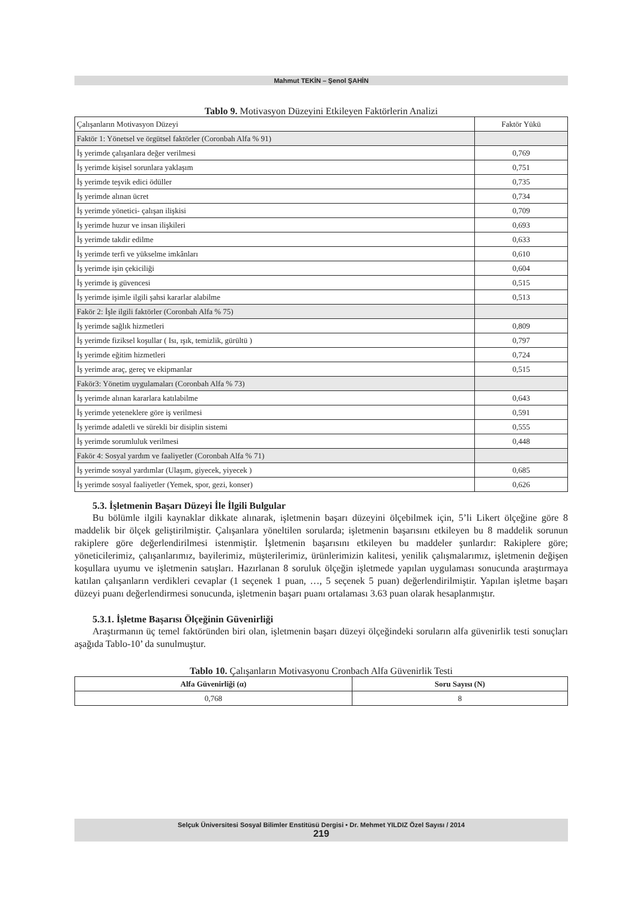Mahmut TEKİN – Şenol ŞAHİN
Tablo 9. Motivasyon Düzeyini Etkileyen Faktörlerin Analizi
| Çalışanların Motivasyon Düzeyi | Faktör Yükü |
| Faktör 1: Yönetsel ve örgütsel faktörler (Coronbah Alfa % 91) | |
| İş yerimde çalışanlara değer verilmesi | 0,769 |
| İş yerimde kişisel sorunlara yaklaşım | 0,751 |
| İş yerimde teşvik edici ödüller | 0,735 |
| İş yerimde alınan ücret | 0,734 |
| İş yerimde yönetici- çalışan ilişkisi | 0,709 |
| İş yerimde huzur ve insan ilişkileri | 0,693 |
| İş yerimde takdir edilme | 0,633 |
| İş yerimde terfi ve yükselme imkânları | 0,610 |
| İş yerimde işin çekiciliği | 0,604 |
| İş yerimde iş güvencesi | 0,515 |
| İş yerimde işimle ilgili şahsi kararlar alabilme | 0,513 |
| Fakör 2: İşle ilgili faktörler (Coronbah Alfa % 75) | |
| İş yerimde sağlık hizmetleri | 0,809 |
| İş yerimde fiziksel koşullar ( Isı, ışık, temizlik, gürültü ) | 0,797 |
| İş yerimde eğitim hizmetleri | 0,724 |
| İş yerimde araç, gereç ve ekipmanlar | 0,515 |
| Fakör3: Yönetim uygulamaları (Coronbah Alfa % 73) | |
| İş yerimde alınan kararlara katılabilme | 0,643 |
| İş yerimde yeteneklere göre iş verilmesi | 0,591 |
| İş yerimde adaletli ve sürekli bir disiplin sistemi | 0,555 |
| İş yerimde sorumluluk verilmesi | 0,448 |
| Fakör 4: Sosyal yardım ve faaliyetler (Coronbah Alfa % 71) | |
| İş yerimde sosyal yardımlar (Ulaşım, giyecek, yiyecek ) | 0,685 |
| İş yerimde sosyal faaliyetler (Yemek, spor, gezi, konser) | 0,626 |
5.3. İşletmenin Başarı Düzeyi İle İlgili Bulgular
Bu bölümle ilgili kaynaklar dikkate alınarak, işletmenin başarı düzeyini ölçebilmek için, 5’li Likert ölçeğine göre 8 maddelik bir ölçek geliştirilmiştir. Çalışanlara yöneltilen sorularda; işletmenin başarısını etkileyen bu 8 maddelik sorunun rakiplere göre değerlendirilmesi istenmiştir. İşletmenin başarısını etkileyen bu maddeler şunlardır: Rakiplere göre; yöneticilerimiz, çalışanlarımız, bayilerimiz, müşterilerimiz, ürünlerimizin kalitesi, yenilik çalışmalarımız, işletmenin değişen koşullara uyumu ve işletmenin satışları. Hazırlanan 8 soruluk ölçeğin işletmede yapılan uygulaması sonucunda araştırmaya katılan çalışanların verdikleri cevaplar (1 seçenek 1 puan, …, 5 seçenek 5 puan) değerlendirilmiştir. Yapılan işletme başarı düzeyi puanı değerlendirmesi sonucunda, işletmenin başarı puanı ortalaması 3.63 puan olarak hesaplanmıştır.
5.3.1. İşletme Başarısı Ölçeğinin Güvenirliği
Araştırmanın üç temel faktöründen biri olan, işletmenin başarı düzeyi ölçeğindeki soruların alfa güvenirlik testi sonuçları aşağıda Tablo-10’ da sunulmuştur.
Tablo 10. Çalışanların Motivasyonu Cronbach Alfa Güvenirlik Testi
| Alfa Güvenirliği (α) | Soru Sayısı (N) |
| --- | --- |
| 0,768 | 8 |
Selçuk Üniversitesi Sosyal Bilimler Enstitüsü Dergisi • Dr. Mehmet YILDIZ Özel Sayısı / 2014
219